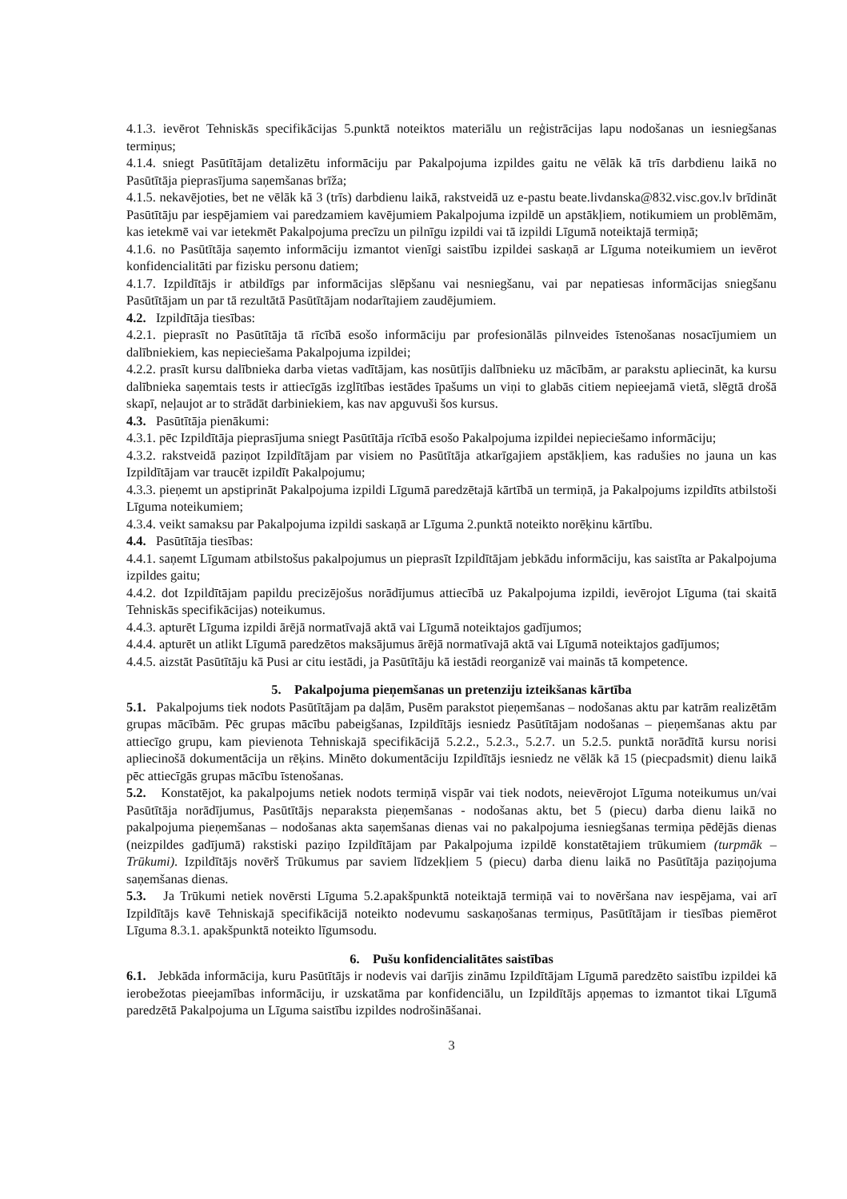4.1.3. ievērot Tehniskās specifikācijas 5.punktā noteiktos materiālu un reģistrācijas lapu nodošanas un iesniegšanas termiņus;
4.1.4. sniegt Pasūtītājam detalizētu informāciju par Pakalpojuma izpildes gaitu ne vēlāk kā trīs darbdienu laikā no Pasūtītāja pieprasījuma saņemšanas brīža;
4.1.5. nekavējoties, bet ne vēlāk kā 3 (trīs) darbdienu laikā, rakstveidā uz e-pastu beate.livdanska@832.visc.gov.lv brīdināt Pasūtītāju par iespējamiem vai paredzamiem kavējumiem Pakalpojuma izpildē un apstākļiem, notikumiem un problēmām, kas ietekmē vai var ietekmēt Pakalpojuma precīzu un pilnīgu izpildi vai tā izpildi Līgumā noteiktajā termiņā;
4.1.6. no Pasūtītāja saņemto informāciju izmantot vienīgi saistību izpildei saskaņā ar Līguma noteikumiem un ievērot konfidencialitāti par fizisku personu datiem;
4.1.7. Izpildītājs ir atbildīgs par informācijas slēpšanu vai nesniegšanu, vai par nepatiesas informācijas sniegšanu Pasūtītājam un par tā rezultātā Pasūtītājam nodarītajiem zaudējumiem.
4.2. Izpildītāja tiesības:
4.2.1. pieprasīt no Pasūtītāja tā rīcībā esošo informāciju par profesionālās pilnveides īstenošanas nosacījumiem un dalībniekiem, kas nepieciešama Pakalpojuma izpildei;
4.2.2. prasīt kursu dalībnieka darba vietas vadītājam, kas nosūtījis dalībnieku uz mācībām, ar parakstu apliecināt, ka kursu dalībnieka saņemtais tests ir attiecīgās izglītības iestādes īpašums un viņi to glabās citiem nepieejamā vietā, slēgtā drošā skapī, neļaujot ar to strādāt darbiniekiem, kas nav apguvuši šos kursus.
4.3. Pasūtītāja pienākumi:
4.3.1. pēc Izpildītāja pieprasījuma sniegt Pasūtītāja rīcībā esošo Pakalpojuma izpildei nepieciešamo informāciju;
4.3.2. rakstveidā paziņot Izpildītājam par visiem no Pasūtītāja atkarīgajiem apstākļiem, kas radušies no jauna un kas Izpildītājam var traucēt izpildīt Pakalpojumu;
4.3.3. pieņemt un apstiprināt Pakalpojuma izpildi Līgumā paredzētajā kārtībā un termiņā, ja Pakalpojums izpildīts atbilstoši Līguma noteikumiem;
4.3.4. veikt samaksu par Pakalpojuma izpildi saskaņā ar Līguma 2.punktā noteikto norēķinu kārtību.
4.4. Pasūtītāja tiesības:
4.4.1. saņemt Līgumam atbilstošus pakalpojumus un pieprasīt Izpildītājam jebkādu informāciju, kas saistīta ar Pakalpojuma izpildes gaitu;
4.4.2. dot Izpildītājam papildu precizējošus norādījumus attiecībā uz Pakalpojuma izpildi, ievērojot Līguma (tai skaitā Tehniskās specifikācijas) noteikumus.
4.4.3. apturēt Līguma izpildi ārējā normatīvajā aktā vai Līgumā noteiktajos gadījumos;
4.4.4. apturēt un atlikt Līgumā paredzētos maksājumus ārējā normatīvajā aktā vai Līgumā noteiktajos gadījumos;
4.4.5. aizstāt Pasūtītāju kā Pusi ar citu iestādi, ja Pasūtītāju kā iestādi reorganizē vai mainās tā kompetence.
5. Pakalpojuma pieņemšanas un pretenziju izteikšanas kārtība
5.1. Pakalpojums tiek nodots Pasūtītājam pa daļām, Pusēm parakstot pieņemšanas – nodošanas aktu par katrām realizētām grupas mācībām. Pēc grupas mācību pabeigšanas, Izpildītājs iesniedz Pasūtītājam nodošanas – pieņemšanas aktu par attiecīgo grupu, kam pievienota Tehniskajā specifikācijā 5.2.2., 5.2.3., 5.2.7. un 5.2.5. punktā norādītā kursu norisi apliecinošā dokumentācija un rēķins. Minēto dokumentāciju Izpildītājs iesniedz ne vēlāk kā 15 (piecpadsmit) dienu laikā pēc attiecīgās grupas mācību īstenošanas.
5.2. Konstatējot, ka pakalpojums netiek nodots termiņā vispār vai tiek nodots, neievērojot Līguma noteikumus un/vai Pasūtītāja norādījumus, Pasūtītājs neparaksta pieņemšanas - nodošanas aktu, bet 5 (piecu) darba dienu laikā no pakalpojuma pieņemšanas – nodošanas akta saņemšanas dienas vai no pakalpojuma iesniegšanas termiņa pēdējās dienas (neizpildes gadījumā) rakstiski paziņo Izpildītājam par Pakalpojuma izpildē konstatētajiem trūkumiem (turpmāk – Trūkumi). Izpildītājs novērš Trūkumus par saviem līdzekļiem 5 (piecu) darba dienu laikā no Pasūtītāja paziņojuma saņemšanas dienas.
5.3. Ja Trūkumi netiek novērsti Līguma 5.2.apakšpunktā noteiktajā termiņā vai to novēršana nav iespējama, vai arī Izpildītājs kavē Tehniskajā specifikācijā noteikto nodevumu saskaņošanas termiņus, Pasūtītājam ir tiesības piemērot Līguma 8.3.1. apakšpunktā noteikto līgumsodu.
6. Pušu konfidencialitātes saistības
6.1. Jebkāda informācija, kuru Pasūtītājs ir nodevis vai darījis zināmu Izpildītājam Līgumā paredzēto saistību izpildei kā ierobežotas pieejamības informāciju, ir uzskatāma par konfidenciālu, un Izpildītājs apņemas to izmantot tikai Līgumā paredzētā Pakalpojuma un Līguma saistību izpildes nodrošināšanai.
3